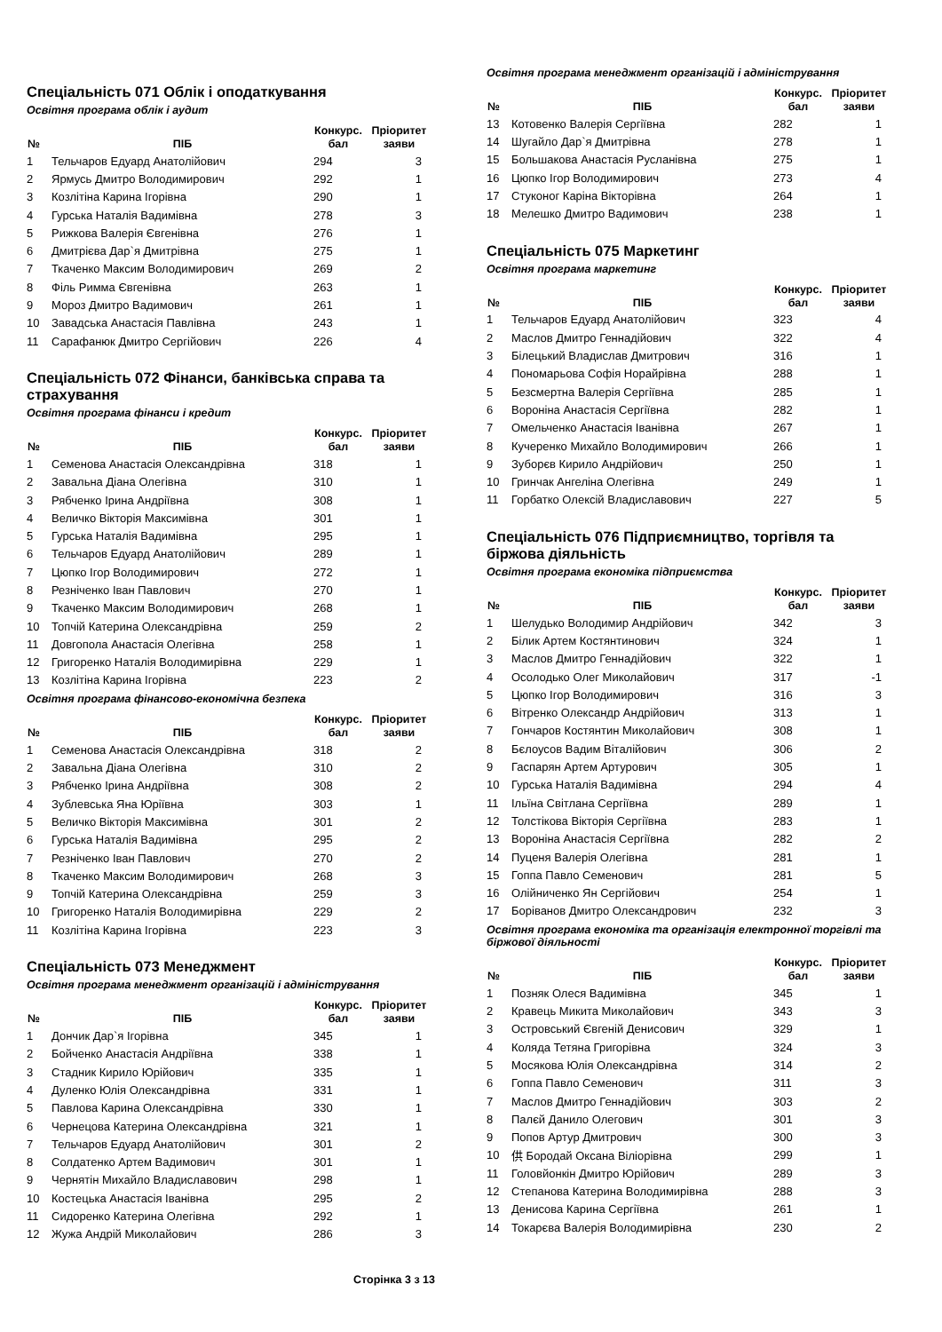Спеціальність 071 Облік і оподаткування
Освітня програма облік і аудит
| № | ПІБ | Конкурс. бал | Пріоритет заяви |
| --- | --- | --- | --- |
| 1 | Тельчаров Едуард Анатолійович | 294 | 3 |
| 2 | Ярмусь Дмитро Володимирович | 292 | 1 |
| 3 | Козлітіна Карина Ігорівна | 290 | 1 |
| 4 | Гурська Наталія Вадимівна | 278 | 3 |
| 5 | Рижкова Валерія Євгенівна | 276 | 1 |
| 6 | Дмитрієва Дар`я Дмитрівна | 275 | 1 |
| 7 | Ткаченко Максим Володимирович | 269 | 2 |
| 8 | Філь Римма Євгенівна | 263 | 1 |
| 9 | Мороз Дмитро Вадимович | 261 | 1 |
| 10 | Завадська Анастасія Павлівна | 243 | 1 |
| 11 | Сарафанюк Дмитро Сергійович | 226 | 4 |
Спеціальність 072 Фінанси, банківська справа та страхування
Освітня програма фінанси і кредит
| № | ПІБ | Конкурс. бал | Пріоритет заяви |
| --- | --- | --- | --- |
| 1 | Семенова Анастасія Олександрівна | 318 | 1 |
| 2 | Завальна Діана Олегівна | 310 | 1 |
| 3 | Рябченко Ірина Андріївна | 308 | 1 |
| 4 | Величко Вікторія Максимівна | 301 | 1 |
| 5 | Гурська Наталія Вадимівна | 295 | 1 |
| 6 | Тельчаров Едуард Анатолійович | 289 | 1 |
| 7 | Цюпко Ігор Володимирович | 272 | 1 |
| 8 | Резніченко Іван Павлович | 270 | 1 |
| 9 | Ткаченко Максим Володимирович | 268 | 1 |
| 10 | Топчій Катерина Олександрівна | 259 | 2 |
| 11 | Довгопола Анастасія Олегівна | 258 | 1 |
| 12 | Григоренко Наталія Володимирівна | 229 | 1 |
| 13 | Козлітіна Карина Ігорівна | 223 | 2 |
Освітня програма фінансово-економічна безпека
| № | ПІБ | Конкурс. бал | Пріоритет заяви |
| --- | --- | --- | --- |
| 1 | Семенова Анастасія Олександрівна | 318 | 2 |
| 2 | Завальна Діана Олегівна | 310 | 2 |
| 3 | Рябченко Ірина Андріївна | 308 | 2 |
| 4 | Зублевська Яна Юріївна | 303 | 1 |
| 5 | Величко Вікторія Максимівна | 301 | 2 |
| 6 | Гурська Наталія Вадимівна | 295 | 2 |
| 7 | Резніченко Іван Павлович | 270 | 2 |
| 8 | Ткаченко Максим Володимирович | 268 | 3 |
| 9 | Топчій Катерина Олександрівна | 259 | 3 |
| 10 | Григоренко Наталія Володимирівна | 229 | 2 |
| 11 | Козлітіна Карина Ігорівна | 223 | 3 |
Спеціальність 073 Менеджмент
Освітня програма менеджмент організацій і адміністрування
| № | ПІБ | Конкурс. бал | Пріоритет заяви |
| --- | --- | --- | --- |
| 1 | Дончик Дар`я Ігорівна | 345 | 1 |
| 2 | Бойченко Анастасія Андріївна | 338 | 1 |
| 3 | Стадник Кирило Юрійович | 335 | 1 |
| 4 | Дуленко Юлія Олександрівна | 331 | 1 |
| 5 | Павлова Карина Олександрівна | 330 | 1 |
| 6 | Чернецова Катерина Олександрівна | 321 | 1 |
| 7 | Тельчаров Едуард Анатолійович | 301 | 2 |
| 8 | Солдатенко Артем Вадимович | 301 | 1 |
| 9 | Чернятін Михайло Владиславович | 298 | 1 |
| 10 | Костецька Анастасія Іванівна | 295 | 2 |
| 11 | Сидоренко Катерина Олегівна | 292 | 1 |
| 12 | Жужа Андрій Миколайович | 286 | 3 |
Сторінка 3 з 13
Освітня програма менеджмент організацій і адміністрування
| № | ПІБ | Конкурс. бал | Пріоритет заяви |
| --- | --- | --- | --- |
| 13 | Котовенко Валерія Сергіївна | 282 | 1 |
| 14 | Шугайло Дар`я Дмитрівна | 278 | 1 |
| 15 | Большакова Анастасія Русланівна | 275 | 1 |
| 16 | Цюпко Ігор Володимирович | 273 | 4 |
| 17 | Стуконог Каріна Вікторівна | 264 | 1 |
| 18 | Мелешко Дмитро Вадимович | 238 | 1 |
Спеціальність 075 Маркетинг
Освітня програма маркетинг
| № | ПІБ | Конкурс. бал | Пріоритет заяви |
| --- | --- | --- | --- |
| 1 | Тельчаров Едуард Анатолійович | 323 | 4 |
| 2 | Маслов Дмитро Геннадійович | 322 | 4 |
| 3 | Білецький Владислав Дмитрович | 316 | 1 |
| 4 | Пономарьова Софія Норайрівна | 288 | 1 |
| 5 | Безсмертна Валерія Сергіївна | 285 | 1 |
| 6 | Вороніна Анастасія Сергіївна | 282 | 1 |
| 7 | Омельченко Анастасія Іванівна | 267 | 1 |
| 8 | Кучеренко Михайло Володимирович | 266 | 1 |
| 9 | Зуборєв Кирило Андрійович | 250 | 1 |
| 10 | Гринчак Ангеліна Олегівна | 249 | 1 |
| 11 | Горбатко Олексій Владиславович | 227 | 5 |
Спеціальність 076 Підприємництво, торгівля та біржова діяльність
Освітня програма економіка підприємства
| № | ПІБ | Конкурс. бал | Пріоритет заяви |
| --- | --- | --- | --- |
| 1 | Шелудько Володимир Андрійович | 342 | 3 |
| 2 | Білик Артем Костянтинович | 324 | 1 |
| 3 | Маслов Дмитро Геннадійович | 322 | 1 |
| 4 | Осолодько Олег Миколайович | 317 | -1 |
| 5 | Цюпко Ігор Володимирович | 316 | 3 |
| 6 | Вітренко Олександр Андрійович | 313 | 1 |
| 7 | Гончаров Костянтин Миколайович | 308 | 1 |
| 8 | Бєлоусов Вадим Віталійович | 306 | 2 |
| 9 | Гаспарян Артем Артурович | 305 | 1 |
| 10 | Гурська Наталія Вадимівна | 294 | 4 |
| 11 | Ільїна Світлана Сергіївна | 289 | 1 |
| 12 | Толстікова Вікторія Сергіївна | 283 | 1 |
| 13 | Вороніна Анастасія Сергіївна | 282 | 2 |
| 14 | Пуценя Валерія Олегівна | 281 | 1 |
| 15 | Гоппа Павло Семенович | 281 | 5 |
| 16 | Олійниченко Ян Сергійович | 254 | 1 |
| 17 | Боріванов Дмитро Олександрович | 232 | 3 |
Освітня програма економіка та організація електронної торгівлі та біржової діяльності
| № | ПІБ | Конкурс. бал | Пріоритет заяви |
| --- | --- | --- | --- |
| 1 | Позняк Олеся Вадимівна | 345 | 1 |
| 2 | Кравець Микита Миколайович | 343 | 3 |
| 3 | Островський Євгеній Денисович | 329 | 1 |
| 4 | Коляда Тетяна Григорівна | 324 | 3 |
| 5 | Мосякова Юлія Олександрівна | 314 | 2 |
| 6 | Гоппа Павло Семенович | 311 | 3 |
| 7 | Маслов Дмитро Геннадійович | 303 | 2 |
| 8 | Палєй Данило Олегович | 301 | 3 |
| 9 | Попов Артур Дмитрович | 300 | 3 |
| 10 | 供 Бородай Оксана Віліорівна | 299 | 1 |
| 11 | Головйонкін Дмитро Юрійович | 289 | 3 |
| 12 | Степанова Катерина Володимирівна | 288 | 3 |
| 13 | Денисова Карина Сергіївна | 261 | 1 |
| 14 | Токарєва Валерія Володимирівна | 230 | 2 |